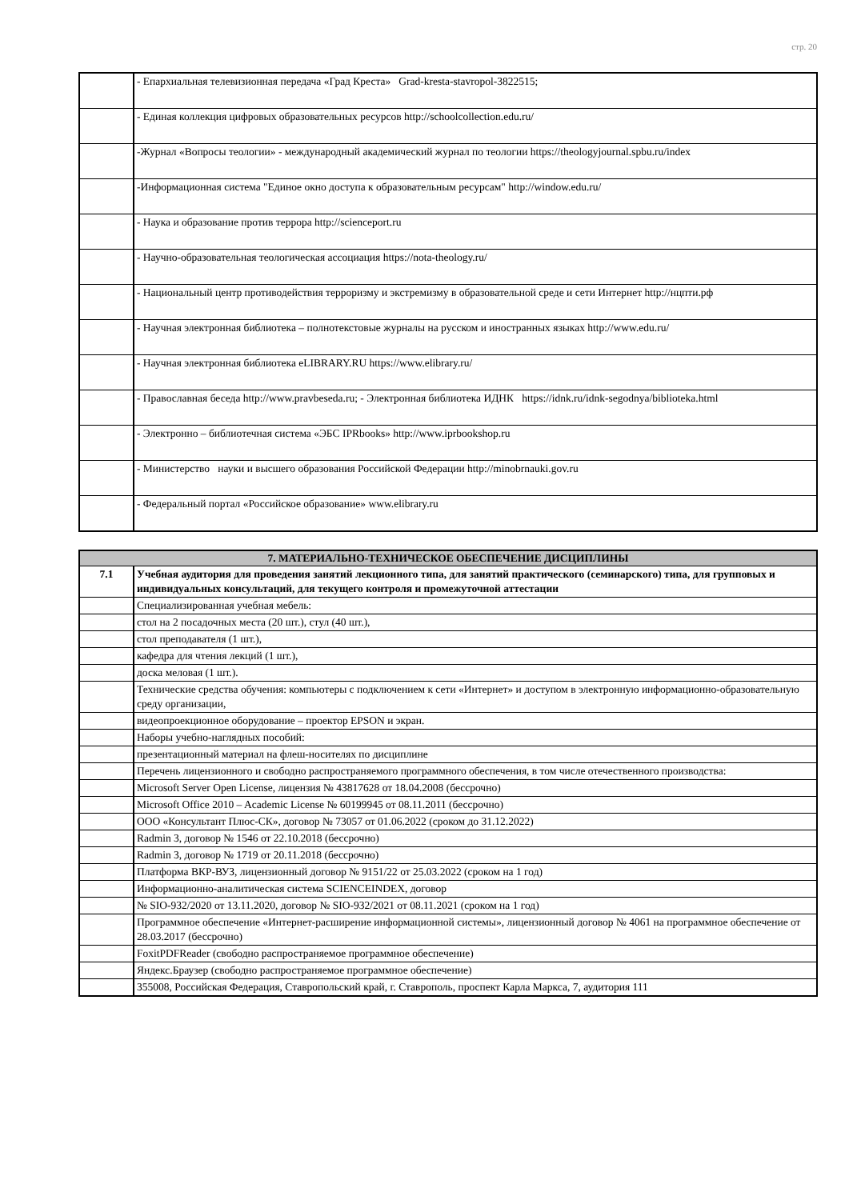стр. 20
| | - Епархиальная телевизионная передача «Град Креста» Grad-kresta-stavropol-3822515; |
| | - Единая коллекция цифровых образовательных ресурсов http://schoolcollection.edu.ru/ |
| | -Журнал «Вопросы теологии» - международный академический журнал по теологии https://theologyjournal.spbu.ru/index |
| | -Информационная система "Единое окно доступа к образовательным ресурсам" http://window.edu.ru/ |
| | - Наука и образование против террора http://scienceport.ru |
| | - Научно-образовательная теологическая ассоциация https://nota-theology.ru/ |
| | - Национальный центр противодействия терроризму и экстремизму в образовательной среде и сети Интернет http://нцпти.рф |
| | - Научная электронная библиотека – полнотекстовые журналы на русском и иностранных языках http://www.edu.ru/ |
| | - Научная электронная библиотека eLIBRARY.RU https://www.elibrary.ru/ |
| | - Православная беседа http://www.pravbeseda.ru; - Электронная библиотека ИДНК https://idnk.ru/idnk-segodnya/biblioteka.html |
| | - Электронно – библиотечная система «ЭБС IPRbooks» http://www.iprbookshop.ru |
| | - Министерство науки и высшего образования Российской Федерации http://minobrnauki.gov.ru |
| | - Федеральный портал «Российское образование» www.elibrary.ru |
| 7. МАТЕРИАЛЬНО-ТЕХНИЧЕСКОЕ ОБЕСПЕЧЕНИЕ ДИСЦИПЛИНЫ | |
| --- | --- |
| 7.1 | Учебная аудитория для проведения занятий лекционного типа, для занятий практического (семинарского) типа, для групповых и индивидуальных консультаций, для текущего контроля и промежуточной аттестации |
| | Специализированная учебная мебель: |
| | стол на 2 посадочных места (20 шт.), стул (40 шт.), |
| | стол преподавателя (1 шт.), |
| | кафедра для чтения лекций (1 шт.), |
| | доска меловая (1 шт.). |
| | Технические средства обучения: компьютеры с подключением к сети «Интернет» и доступом в электронную информационно-образовательную среду организации, |
| | видеопроекционное оборудование – проектор EPSON и экран. |
| | Наборы учебно-наглядных пособий: |
| | презентационный материал на флеш-носителях по дисциплине |
| | Перечень лицензионного и свободно распространяемого программного обеспечения, в том числе отечественного производства: |
| | Microsoft Server Open License, лицензия № 43817628 от 18.04.2008 (бессрочно) |
| | Microsoft Office 2010 – Academic License № 60199945 от 08.11.2011 (бессрочно) |
| | ООО «Консультант Плюс-СК», договор № 73057 от 01.06.2022 (сроком до 31.12.2022) |
| | Radmin 3, договор № 1546 от 22.10.2018 (бессрочно) |
| | Radmin 3, договор № 1719 от 20.11.2018 (бессрочно) |
| | Платформа ВКР-ВУЗ, лицензионный договор № 9151/22 от 25.03.2022 (сроком на 1 год) |
| | Информационно-аналитическая система SCIENCEINDEX, договор |
| | № SIO-932/2020 от 13.11.2020, договор № SIO-932/2021 от 08.11.2021 (сроком на 1 год) |
| | Программное обеспечение «Интернет-расширение информационной системы», лицензионный договор № 4061 на программное обеспечение от 28.03.2017 (бессрочно) |
| | FoxitPDFReader (свободно распространяемое программное обеспечение) |
| | Яндекс.Браузер (свободно распространяемое программное обеспечение) |
| | 355008, Российская Федерация, Ставропольский край, г. Ставрополь, проспект Карла Маркса, 7, аудитория 111 |